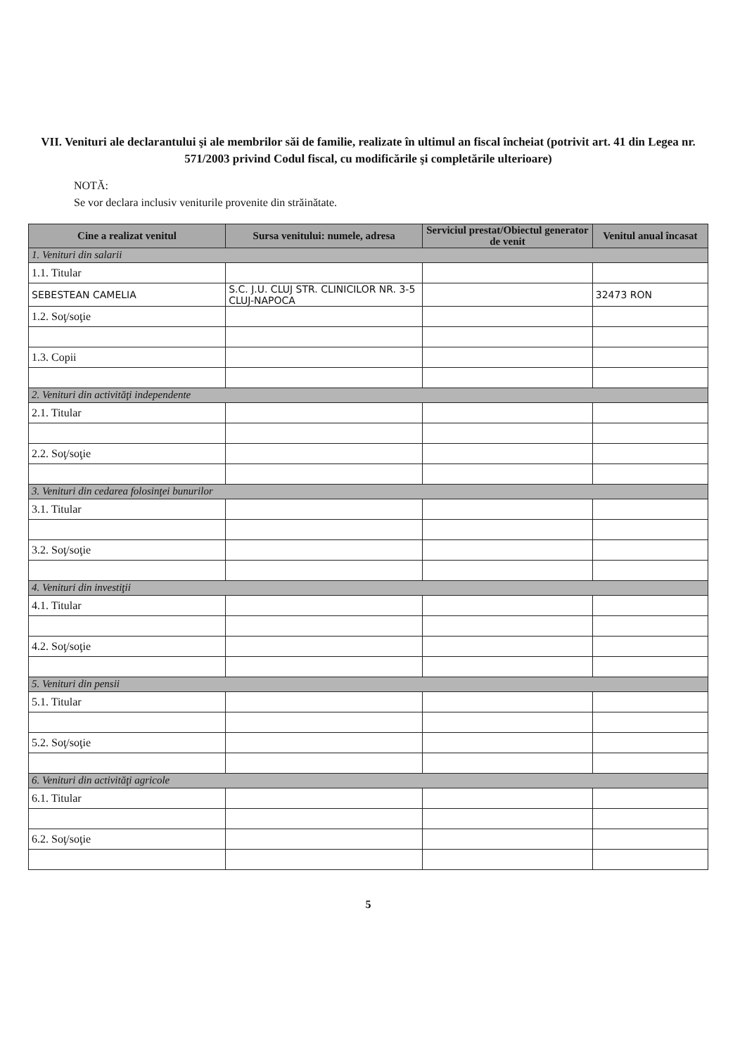VII. Venituri ale declarantului şi ale membrilor săi de familie, realizate în ultimul an fiscal încheiat (potrivit art. 41 din Legea nr. 571/2003 privind Codul fiscal, cu modificările şi completările ulterioare)
NOTĂ:
Se vor declara inclusiv veniturile provenite din străinătate.
| Cine a realizat venitul | Sursa venitului: numele, adresa | Serviciul prestat/Obiectul generator de venit | Venitul anual încasat |
| --- | --- | --- | --- |
| 1. Venituri din salarii | | | |
| 1.1. Titular | | | |
| SEBESTEAN CAMELIA | S.C. J.U. CLUJ STR. CLINICILOR NR. 3-5 CLUJ-NAPOCA | | 32473 RON |
| 1.2. Soţ/soţie | | | |
| 1.3. Copii | | | |
| 2. Venituri din activităţi independente | | | |
| 2.1. Titular | | | |
| 2.2. Soţ/soţie | | | |
| 3. Venituri din cedarea folosinţei bunurilor | | | |
| 3.1. Titular | | | |
| 3.2. Soţ/soţie | | | |
| 4. Venituri din investiţii | | | |
| 4.1. Titular | | | |
| 4.2. Soţ/soţie | | | |
| 5. Venituri din pensii | | | |
| 5.1. Titular | | | |
| 5.2. Soţ/soţie | | | |
| 6. Venituri din activităţi agricole | | | |
| 6.1. Titular | | | |
| 6.2. Soţ/soţie | | | |
5